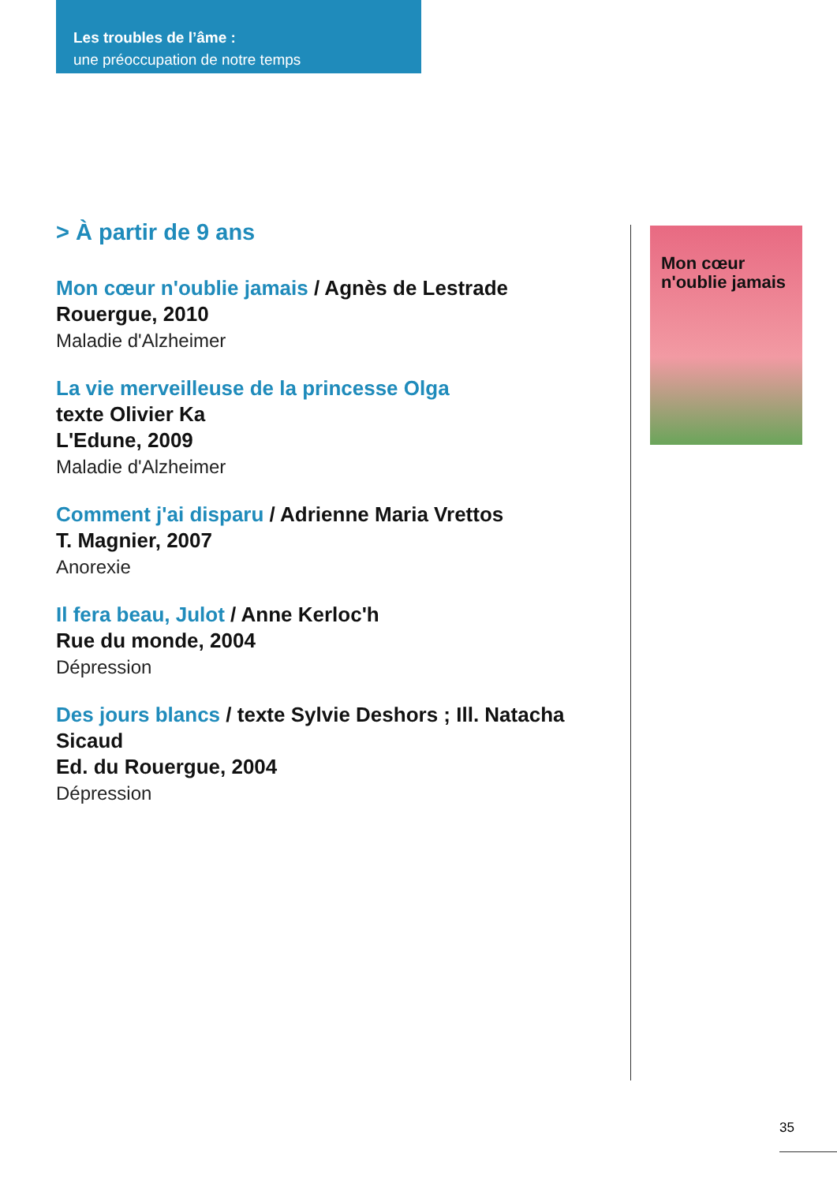Les troubles de l’âme :
une préoccupation de notre temps
> À partir de 9 ans
Mon cœur n'oublie jamais / Agnès de Lestrade
Rouergue, 2010
Maladie d'Alzheimer
La vie merveilleuse de la princesse Olga
texte Olivier Ka
L'Edune, 2009
Maladie d'Alzheimer
Comment j'ai disparu / Adrienne Maria Vrettos
T. Magnier, 2007
Anorexie
Il fera beau, Julot / Anne Kerloc'h
Rue du monde, 2004
Dépression
Des jours blancs / texte Sylvie Deshors ; Ill. Natacha Sicaud
Ed. du Rouergue, 2004
Dépression
Mon cœur n'oublie jamais
35